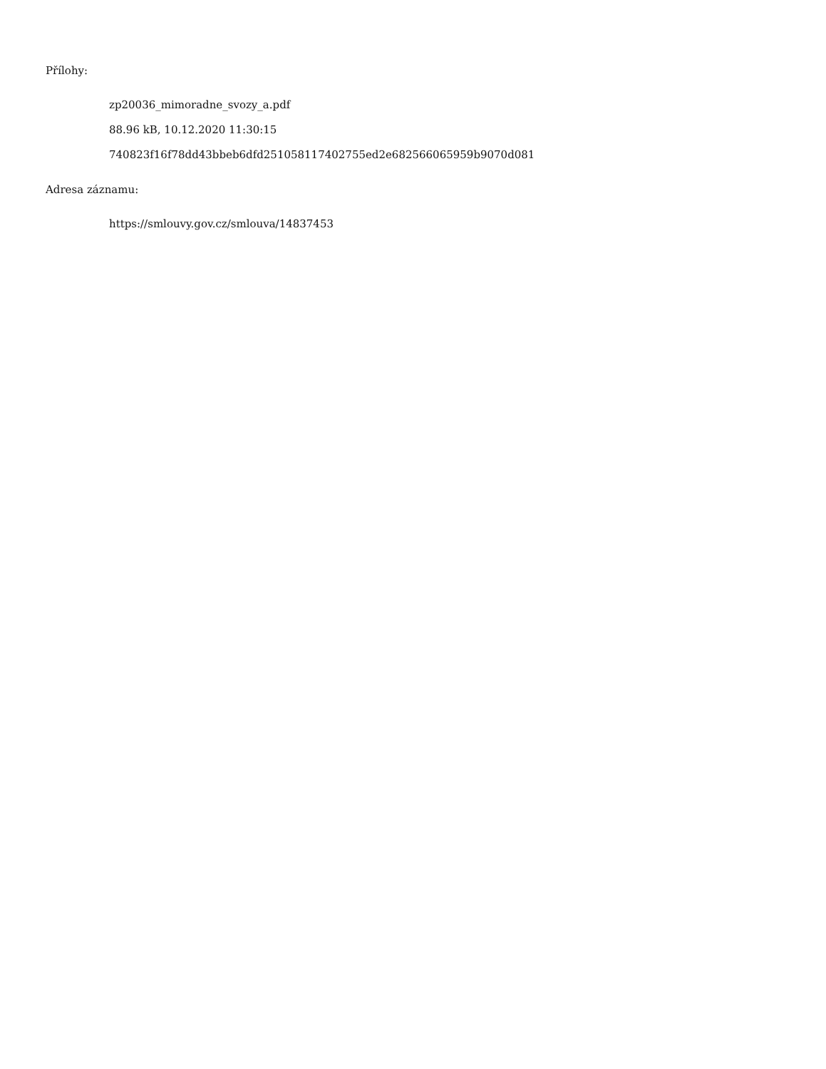Přílohy:
zp20036_mimoradne_svozy_a.pdf
88.96 kB, 10.12.2020 11:30:15
740823f16f78dd43bbeb6dfd251058117402755ed2e682566065959b9070d081
Adresa záznamu:
https://smlouvy.gov.cz/smlouva/14837453